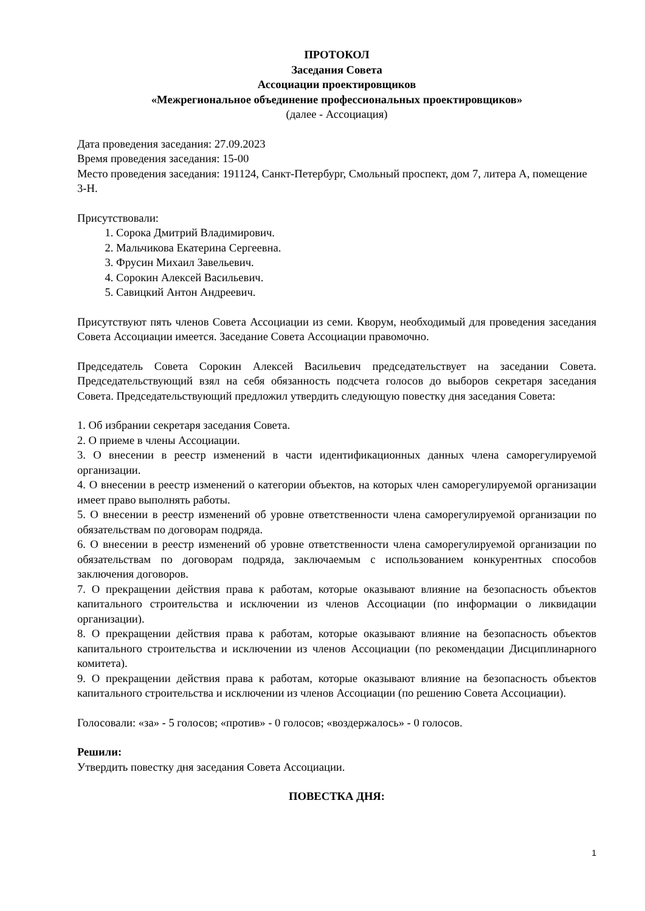ПРОТОКОЛ
Заседания Совета
Ассоциации проектировщиков
«Межрегиональное объединение профессиональных проектировщиков»
(далее - Ассоциация)
Дата проведения заседания: 27.09.2023
Время проведения заседания: 15-00
Место проведения заседания: 191124, Санкт-Петербург, Смольный проспект, дом 7, литера А, помещение 3-Н.
Присутствовали:
1. Сорока Дмитрий Владимирович.
2. Мальчикова Екатерина Сергеевна.
3. Фрусин Михаил Завельевич.
4. Сорокин Алексей Васильевич.
5. Савицкий Антон Андреевич.
Присутствуют пять членов Совета Ассоциации из семи. Кворум, необходимый для проведения заседания Совета Ассоциации имеется. Заседание Совета Ассоциации правомочно.
Председатель Совета Сорокин Алексей Васильевич председательствует на заседании Совета. Председательствующий взял на себя обязанность подсчета голосов до выборов секретаря заседания Совета. Председательствующий предложил утвердить следующую повестку дня заседания Совета:
1. Об избрании секретаря заседания Совета.
2. О приеме в члены Ассоциации.
3. О внесении в реестр изменений в части идентификационных данных члена саморегулируемой организации.
4. О внесении в реестр изменений о категории объектов, на которых член саморегулируемой организации имеет право выполнять работы.
5. О внесении в реестр изменений об уровне ответственности члена саморегулируемой организации по обязательствам по договорам подряда.
6. О внесении в реестр изменений об уровне ответственности члена саморегулируемой организации по обязательствам по договорам подряда, заключаемым с использованием конкурентных способов заключения договоров.
7. О прекращении действия права к работам, которые оказывают влияние на безопасность объектов капитального строительства и исключении из членов Ассоциации (по информации о ликвидации организации).
8. О прекращении действия права к работам, которые оказывают влияние на безопасность объектов капитального строительства и исключении из членов Ассоциации (по рекомендации Дисциплинарного комитета).
9. О прекращении действия права к работам, которые оказывают влияние на безопасность объектов капитального строительства и исключении из членов Ассоциации (по решению Совета Ассоциации).
Голосовали: «за» - 5 голосов; «против» - 0 голосов; «воздержалось» - 0 голосов.
Решили:
Утвердить повестку дня заседания Совета Ассоциации.
ПОВЕСТКА ДНЯ:
1